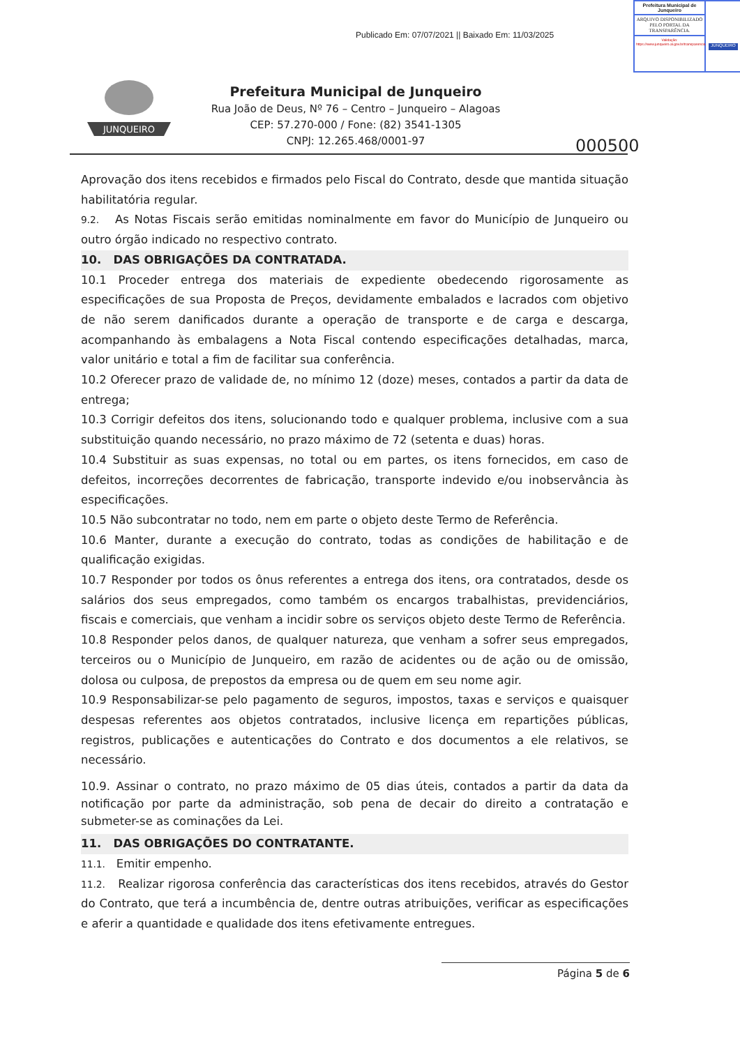Publicado Em: 07/07/2021 || Baixado Em: 11/03/2025
Prefeitura Municipal de Junqueiro
ARQUIVO DISPONIBILIZADO PELO PORTAL DA TRANSPARÊNCIA.
Validação: https://www.junqueiro.al.gov.br/transparencia
JUNQUEIRO
JUNQUEIRO
Prefeitura Municipal de Junqueiro
Rua João de Deus, Nº 76 – Centro – Junqueiro – Alagoas
CEP: 57.270-000 / Fone: (82) 3541-1305
CNPJ: 12.265.468/0001-97
000500
Aprovação dos itens recebidos e firmados pelo Fiscal do Contrato, desde que mantida situação habilitatória regular.
9.2. As Notas Fiscais serão emitidas nominalmente em favor do Município de Junqueiro ou outro órgão indicado no respectivo contrato.
10. DAS OBRIGAÇÕES DA CONTRATADA.
10.1 Proceder entrega dos materiais de expediente obedecendo rigorosamente as especificações de sua Proposta de Preços, devidamente embalados e lacrados com objetivo de não serem danificados durante a operação de transporte e de carga e descarga, acompanhando às embalagens a Nota Fiscal contendo especificações detalhadas, marca, valor unitário e total a fim de facilitar sua conferência.
10.2 Oferecer prazo de validade de, no mínimo 12 (doze) meses, contados a partir da data de entrega;
10.3 Corrigir defeitos dos itens, solucionando todo e qualquer problema, inclusive com a sua substituição quando necessário, no prazo máximo de 72 (setenta e duas) horas.
10.4 Substituir as suas expensas, no total ou em partes, os itens fornecidos, em caso de defeitos, incorreções decorrentes de fabricação, transporte indevido e/ou inobservância às especificações.
10.5 Não subcontratar no todo, nem em parte o objeto deste Termo de Referência.
10.6 Manter, durante a execução do contrato, todas as condições de habilitação e de qualificação exigidas.
10.7 Responder por todos os ônus referentes a entrega dos itens, ora contratados, desde os salários dos seus empregados, como também os encargos trabalhistas, previdenciários, fiscais e comerciais, que venham a incidir sobre os serviços objeto deste Termo de Referência.
10.8 Responder pelos danos, de qualquer natureza, que venham a sofrer seus empregados, terceiros ou o Município de Junqueiro, em razão de acidentes ou de ação ou de omissão, dolosa ou culposa, de prepostos da empresa ou de quem em seu nome agir.
10.9 Responsabilizar-se pelo pagamento de seguros, impostos, taxas e serviços e quaisquer despesas referentes aos objetos contratados, inclusive licença em repartições públicas, registros, publicações e autenticações do Contrato e dos documentos a ele relativos, se necessário.
10.9. Assinar o contrato, no prazo máximo de 05 dias úteis, contados a partir da data da notificação por parte da administração, sob pena de decair do direito a contratação e submeter-se as cominações da Lei.
11. DAS OBRIGAÇÕES DO CONTRATANTE.
11.1. Emitir empenho.
11.2. Realizar rigorosa conferência das características dos itens recebidos, através do Gestor do Contrato, que terá a incumbência de, dentre outras atribuições, verificar as especificações e aferir a quantidade e qualidade dos itens efetivamente entregues.
Página 5 de 6